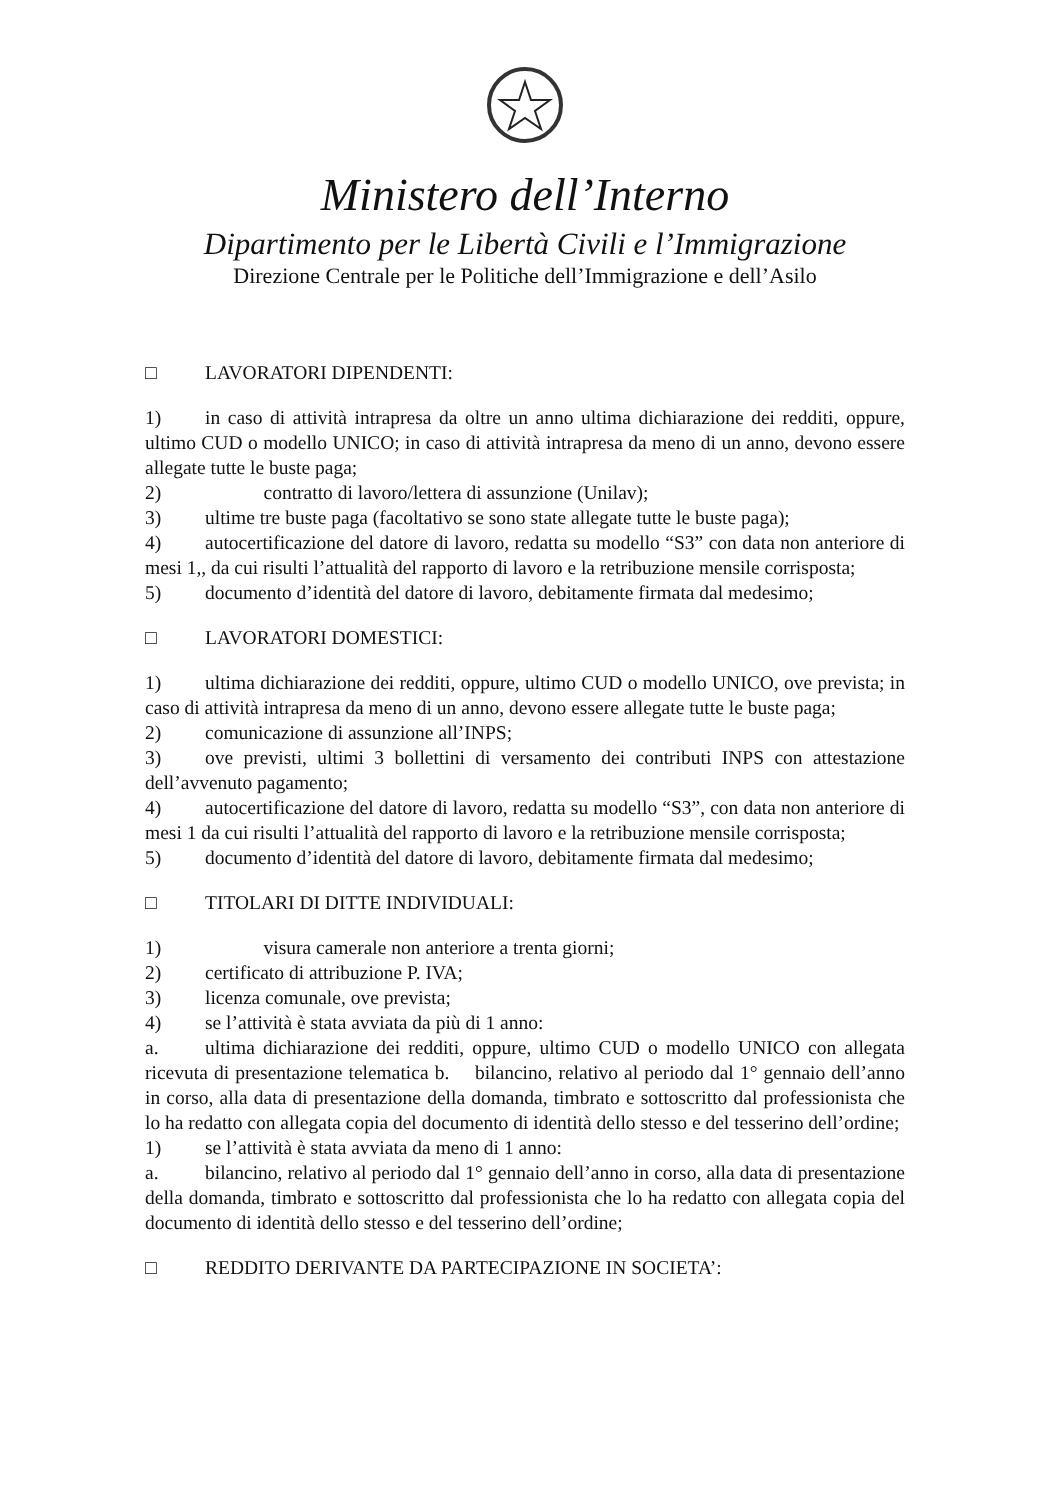Ministero dell’Interno
Dipartimento per le Libertà Civili e l’Immigrazione
Direzione Centrale per le Politiche dell’Immigrazione e dell’Asilo
□ LAVORATORI DIPENDENTI:
1) in caso di attività intrapresa da oltre un anno ultima dichiarazione dei redditi, oppure, ultimo CUD o modello UNICO; in caso di attività intrapresa da meno di un anno, devono essere allegate tutte le buste paga;
2)   contratto di lavoro/lettera di assunzione (Unilav);
3) ultime tre buste paga (facoltativo se sono state allegate tutte le buste paga);
4) autocertificazione del datore di lavoro, redatta su modello “S3” con data non anteriore di mesi 1,, da cui risulti l’attualità del rapporto di lavoro e la retribuzione mensile corrisposta;
5) documento d’identità del datore di lavoro, debitamente firmata dal medesimo;
□ LAVORATORI DOMESTICI:
1) ultima dichiarazione dei redditi, oppure, ultimo CUD o modello UNICO, ove prevista; in caso di attività intrapresa da meno di un anno, devono essere allegate tutte le buste paga;
2) comunicazione di assunzione all’INPS;
3) ove previsti, ultimi 3 bollettini di versamento dei contributi INPS con attestazione dell’avvenuto pagamento;
4) autocertificazione del datore di lavoro, redatta su modello “S3”, con data non anteriore di mesi 1 da cui risulti l’attualità del rapporto di lavoro e la retribuzione mensile corrisposta;
5) documento d’identità del datore di lavoro, debitamente firmata dal medesimo;
□ TITOLARI DI DITTE INDIVIDUALI:
1)   visura camerale non anteriore a trenta giorni;
2) certificato di attribuzione P. IVA;
3) licenza comunale, ove prevista;
4) se l’attività è stata avviata da più di 1 anno:
a. ultima dichiarazione dei redditi, oppure, ultimo CUD o modello UNICO con allegata ricevuta di presentazione telematica b.  bilancino, relativo al periodo dal 1° gennaio dell’anno in corso, alla data di presentazione della domanda, timbrato e sottoscritto dal professionista che lo ha redatto con allegata copia del documento di identità dello stesso e del tesserino dell’ordine;
1) se l’attività è stata avviata da meno di 1 anno:
a. bilancino, relativo al periodo dal 1° gennaio dell’anno in corso, alla data di presentazione della domanda, timbrato e sottoscritto dal professionista che lo ha redatto con allegata copia del documento di identità dello stesso e del tesserino dell’ordine;
□ REDDITO DERIVANTE DA PARTECIPAZIONE IN SOCIETA’: